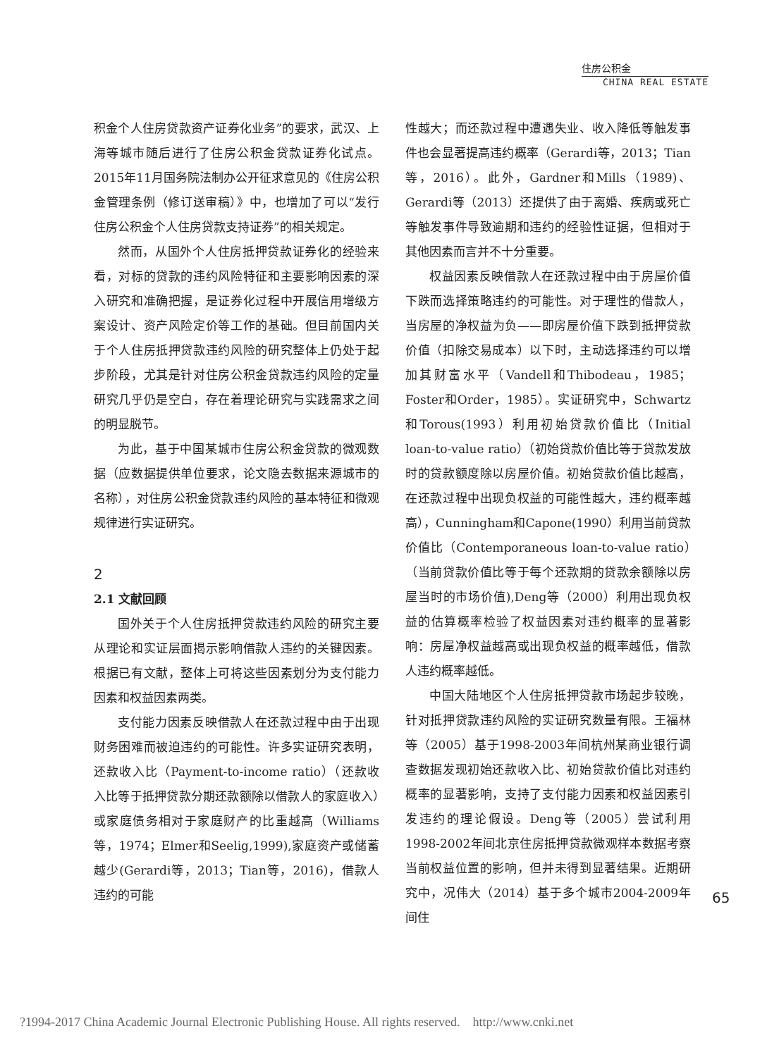住房公积金
CHINA REAL ESTATE
积金个人住房贷款资产证券化业务”的要求，武汉、上海等城市随后进行了住房公积金贷款证券化试点。2015年11月国务院法制办公开征求意见的《住房公积金管理条例（修订送审稿）》中，也增加了可以“发行住房公积金个人住房贷款支持证券”的相关规定。
然而，从国外个人住房抵押贷款证券化的经验来看，对标的贷款的违约风险特征和主要影响因素的深入研究和准确把握，是证券化过程中开展信用增级方案设计、资产风险定价等工作的基础。但目前国内关于个人住房抵押贷款违约风险的研究整体上仍处于起步阶段，尤其是针对住房公积金贷款违约风险的定量研究几乎仍是空白，存在着理论研究与实践需求之间的明显脱节。
为此，基于中国某城市住房公积金贷款的微观数据（应数据提供单位要求，论文隐去数据来源城市的名称），对住房公积金贷款违约风险的基本特征和微观规律进行实证研究。
2
2.1 文献回顾
国外关于个人住房抵押贷款违约风险的研究主要从理论和实证层面揭示影响借款人违约的关键因素。根据已有文献，整体上可将这些因素划分为支付能力因素和权益因素两类。
支付能力因素反映借款人在还款过程中由于出现财务困难而被迫违约的可能性。许多实证研究表明，还款收入比（Payment-to-income ratio）（还款收入比等于抵押贷款分期还款额除以借款人的家庭收入）或家庭债务相对于家庭财产的比重越高（Williams等，1974；Elmer和Seelig,1999),家庭资产或储蓄越少(Gerardi等，2013；Tian等，2016)，借款人违约的可能
性越大；而还款过程中遭遇失业、收入降低等触发事件也会显著提高违约概率（Gerardi等，2013；Tian等，2016）。此外，Gardner和Mills（1989)、Gerardi等（2013）还提供了由于离婚、疾病或死亡等触发事件导致逾期和违约的经验性证据，但相对于其他因素而言并不十分重要。
权益因素反映借款人在还款过程中由于房屋价值下跌而选择策略违约的可能性。对于理性的借款人，当房屋的净权益为负——即房屋价值下跌到抵押贷款价值（扣除交易成本）以下时，主动选择违约可以增加其财富水平（Vandell和Thibodeau，1985；Foster和Order，1985）。实证研究中，Schwartz和Torous(1993）利用初始贷款价值比（Initial loan-to-value ratio）（初始贷款价值比等于贷款发放时的贷款额度除以房屋价值。初始贷款价值比越高，在还款过程中出现负权益的可能性越大，违约概率越高），Cunningham和Capone(1990）利用当前贷款价值比（Contemporaneous loan-to-value ratio）（当前贷款价值比等于每个还款期的贷款余额除以房屋当时的市场价值),Deng等（2000）利用出现负权益的估算概率检验了权益因素对违约概率的显著影响：房屋净权益越高或出现负权益的概率越低，借款人违约概率越低。
中国大陆地区个人住房抵押贷款市场起步较晚，针对抵押贷款违约风险的实证研究数量有限。王福林等（2005）基于1998-2003年间杭州某商业银行调查数据发现初始还款收入比、初始贷款价值比对违约概率的显著影响，支持了支付能力因素和权益因素引发违约的理论假设。Deng等（2005）尝试利用1998-2002年间北京住房抵押贷款微观样本数据考察当前权益位置的影响，但并未得到显著结果。近期研究中，况伟大（2014）基于多个城市2004-2009年间住
65
?1994-2017 China Academic Journal Electronic Publishing House. All rights reserved. http://www.cnki.net